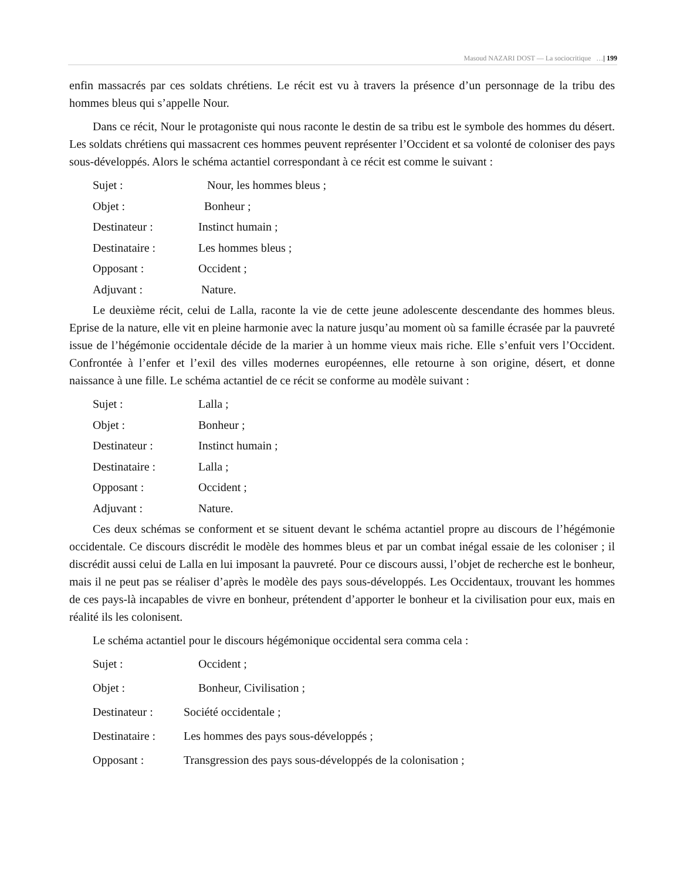Masoud NAZARI DOST — La sociocritique …| 199
enfin massacrés par ces soldats chrétiens. Le récit est vu à travers la présence d’un personnage de la tribu des hommes bleus qui s’appelle Nour.
Dans ce récit, Nour le protagoniste qui nous raconte le destin de sa tribu est le symbole des hommes du désert. Les soldats chrétiens qui massacrent ces hommes peuvent représenter l’Occident et sa volonté de coloniser des pays sous-développés. Alors le schéma actantiel correspondant à ce récit est comme le suivant :
Sujet : Nour, les hommes bleus ;
Objet : Bonheur ;
Destinateur : Instinct humain ;
Destinataire : Les hommes bleus ;
Opposant : Occident ;
Adjuvant : Nature.
Le deuxième récit, celui de Lalla, raconte la vie de cette jeune adolescente descendante des hommes bleus. Eprise de la nature, elle vit en pleine harmonie avec la nature jusqu’au moment où sa famille écrasée par la pauvreté issue de l’hégémonie occidentale décide de la marier à un homme vieux mais riche. Elle s’enfuit vers l’Occident. Confrontée à l’enfer et l’exil des villes modernes européennes, elle retourne à son origine, désert, et donne naissance à une fille. Le schéma actantiel de ce récit se conforme au modèle suivant :
Sujet : Lalla ;
Objet : Bonheur ;
Destinateur : Instinct humain ;
Destinataire : Lalla ;
Opposant : Occident ;
Adjuvant : Nature.
Ces deux schémas se conforment et se situent devant le schéma actantiel propre au discours de l’hégémonie occidentale. Ce discours discrédit le modèle des hommes bleus et par un combat inégal essaie de les coloniser ; il discrédit aussi celui de Lalla en lui imposant la pauvreté. Pour ce discours aussi, l’objet de recherche est le bonheur, mais il ne peut pas se réaliser d’après le modèle des pays sous-développés. Les Occidentaux, trouvant les hommes de ces pays-là incapables de vivre en bonheur, prétendent d’apporter le bonheur et la civilisation pour eux, mais en réalité ils les colonisent.
Le schéma actantiel pour le discours hégémonique occidental sera comma cela :
Sujet : Occident ;
Objet : Bonheur, Civilisation ;
Destinateur : Société occidentale ;
Destinataire : Les hommes des pays sous-développés ;
Opposant : Transgression des pays sous-développés de la colonisation ;